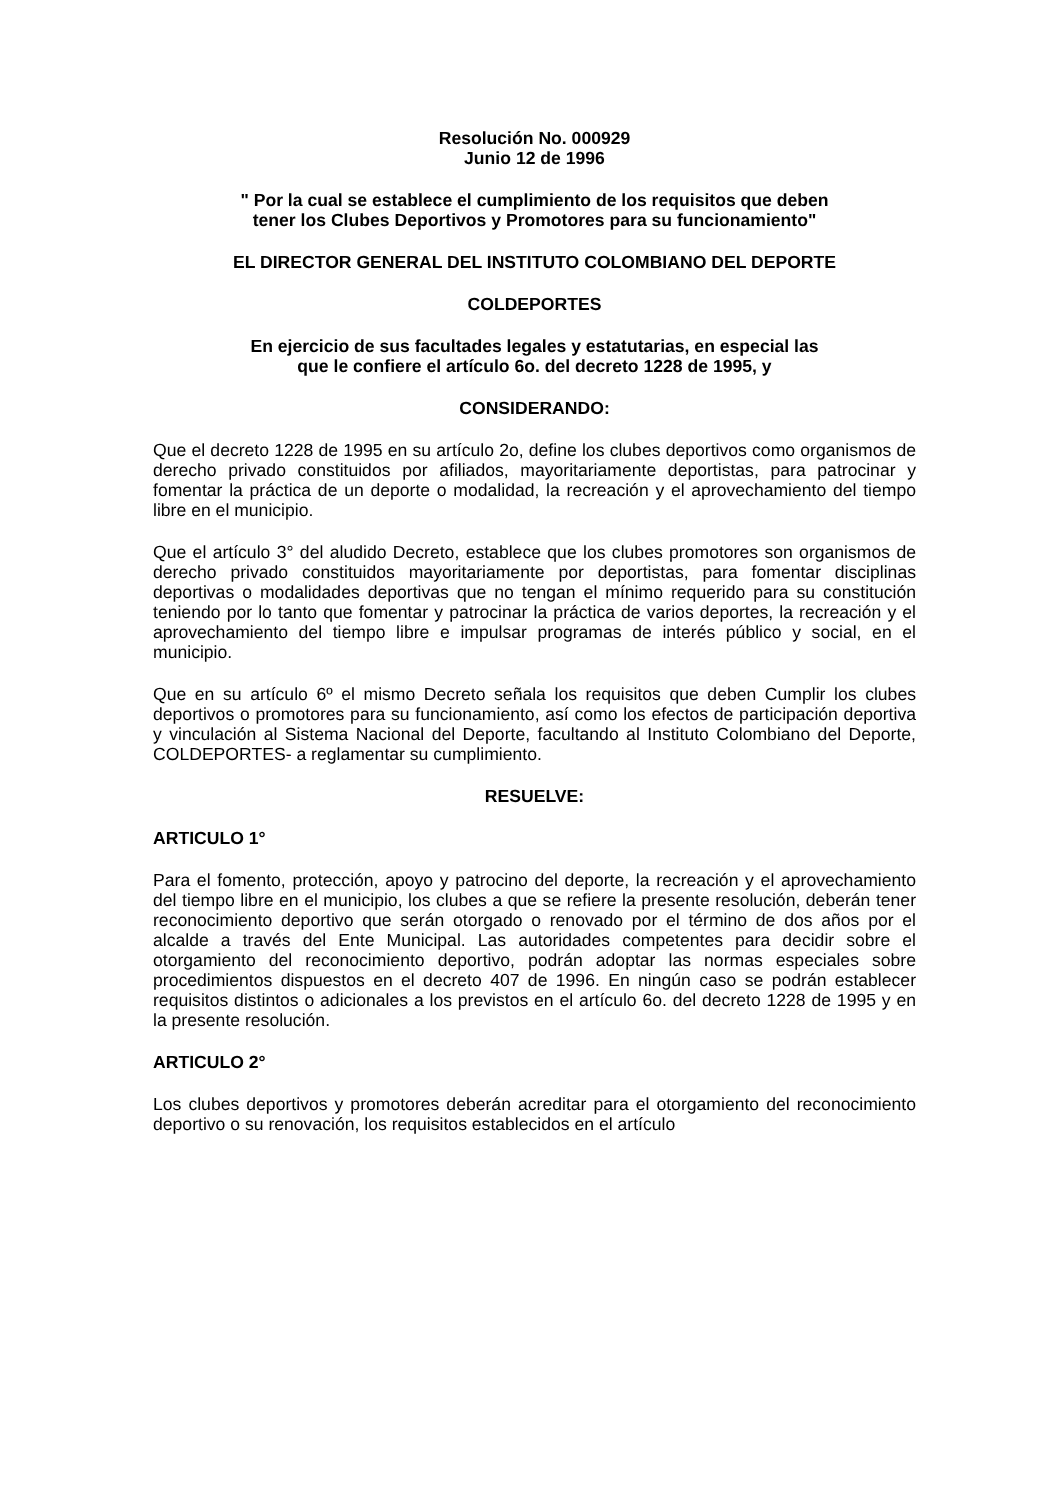Resolución No. 000929
Junio 12 de 1996
" Por la cual se establece el cumplimiento de los requisitos que deben
tener los Clubes Deportivos y Promotores para su funcionamiento"
EL DIRECTOR GENERAL DEL INSTITUTO COLOMBIANO DEL DEPORTE
COLDEPORTES
En ejercicio de sus facultades legales y estatutarias, en especial las
que le confiere el artículo 6o. del decreto 1228 de 1995, y
CONSIDERANDO:
Que el decreto 1228 de 1995 en su artículo 2o, define los clubes deportivos como organismos de derecho privado constituidos por afiliados, mayoritariamente deportistas, para patrocinar y fomentar la práctica de un deporte o modalidad, la recreación y el aprovechamiento del tiempo libre en el municipio.
Que el artículo 3° del aludido Decreto, establece que los clubes promotores son organismos de derecho privado constituidos mayoritariamente por deportistas, para fomentar disciplinas deportivas o modalidades deportivas que no tengan el mínimo requerido para su constitución teniendo por lo tanto que fomentar y patrocinar la práctica de varios deportes, la recreación y el aprovechamiento del tiempo libre e impulsar programas de interés público y social, en el municipio.
Que en su artículo 6º el mismo Decreto señala los requisitos que deben Cumplir los clubes deportivos o promotores para su funcionamiento, así como los efectos de participación deportiva y vinculación al Sistema Nacional del Deporte, facultando al Instituto Colombiano del Deporte, COLDEPORTES- a reglamentar su cumplimiento.
RESUELVE:
ARTICULO 1°
Para el fomento, protección, apoyo y patrocino del deporte, la recreación y el aprovechamiento del tiempo libre en el municipio, los clubes a que se refiere la presente resolución, deberán tener reconocimiento deportivo que serán otorgado o renovado por el término de dos años por el alcalde a través del Ente Municipal. Las autoridades competentes para decidir sobre el otorgamiento del reconocimiento deportivo, podrán adoptar las normas especiales sobre procedimientos dispuestos en el decreto 407 de 1996. En ningún caso se podrán establecer requisitos distintos o adicionales a los previstos en el artículo 6o. del decreto 1228 de 1995 y en la presente resolución.
ARTICULO 2°
Los clubes deportivos y promotores deberán acreditar para el otorgamiento del reconocimiento deportivo o su renovación, los requisitos establecidos en el artículo